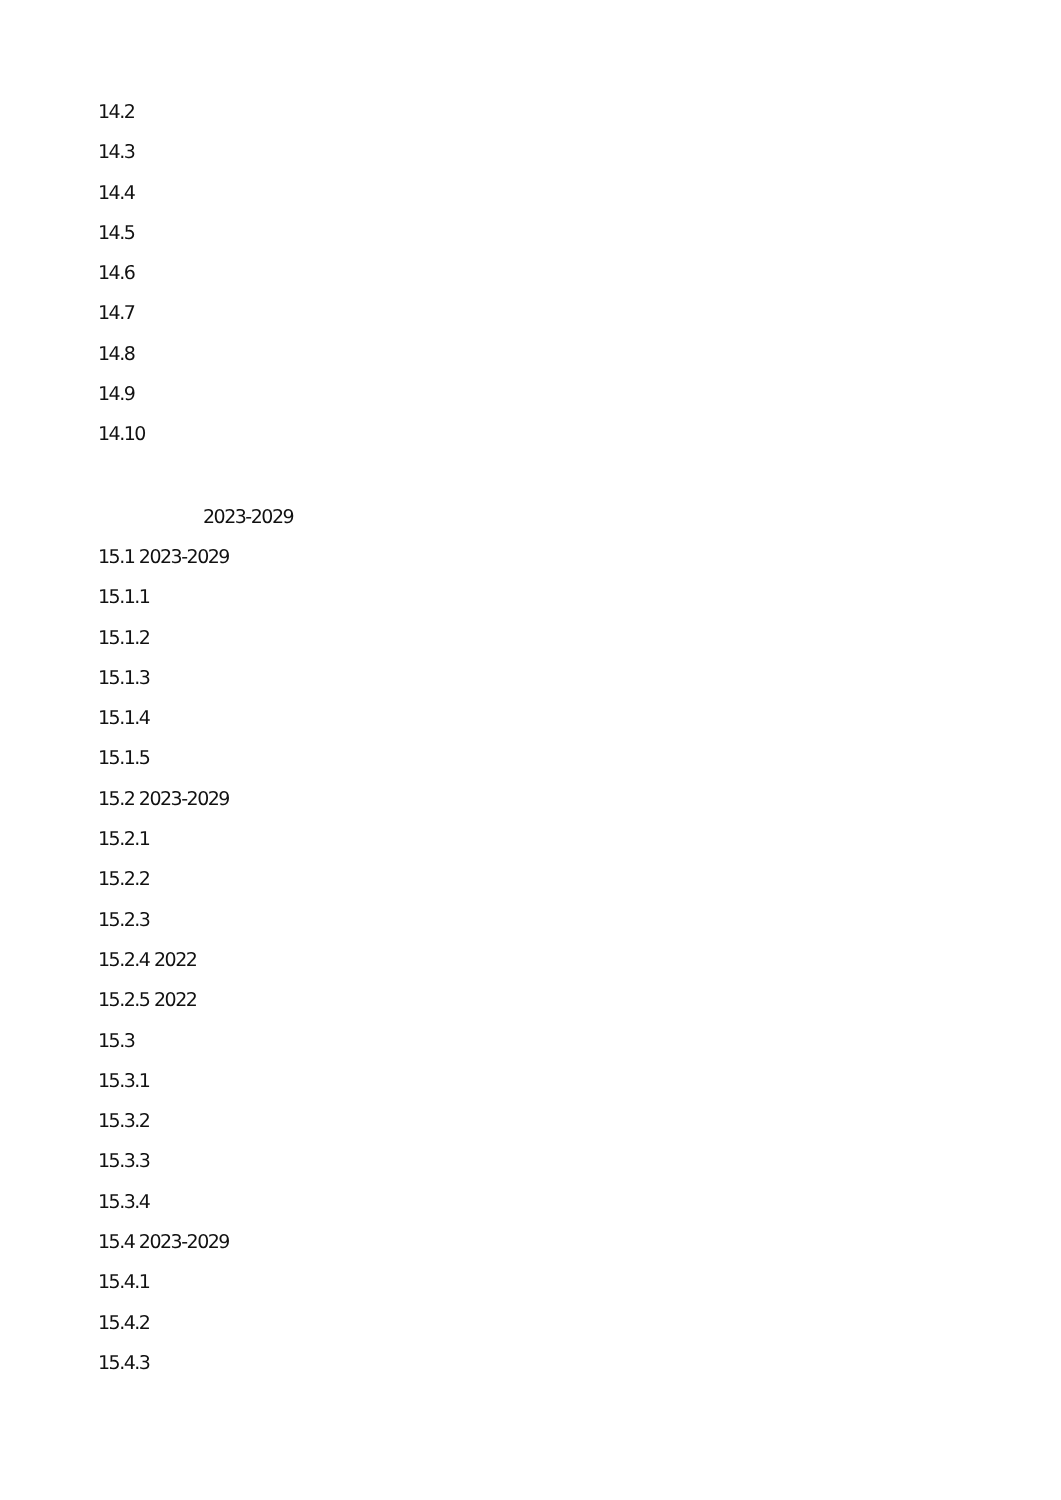14.2
14.3
14.4
14.5
14.6
14.7
14.8
14.9
14.10
2023-2029
15.1 2023-2029
15.1.1
15.1.2
15.1.3
15.1.4
15.1.5
15.2 2023-2029
15.2.1
15.2.2
15.2.3
15.2.4 2022
15.2.5 2022
15.3
15.3.1
15.3.2
15.3.3
15.3.4
15.4 2023-2029
15.4.1
15.4.2
15.4.3